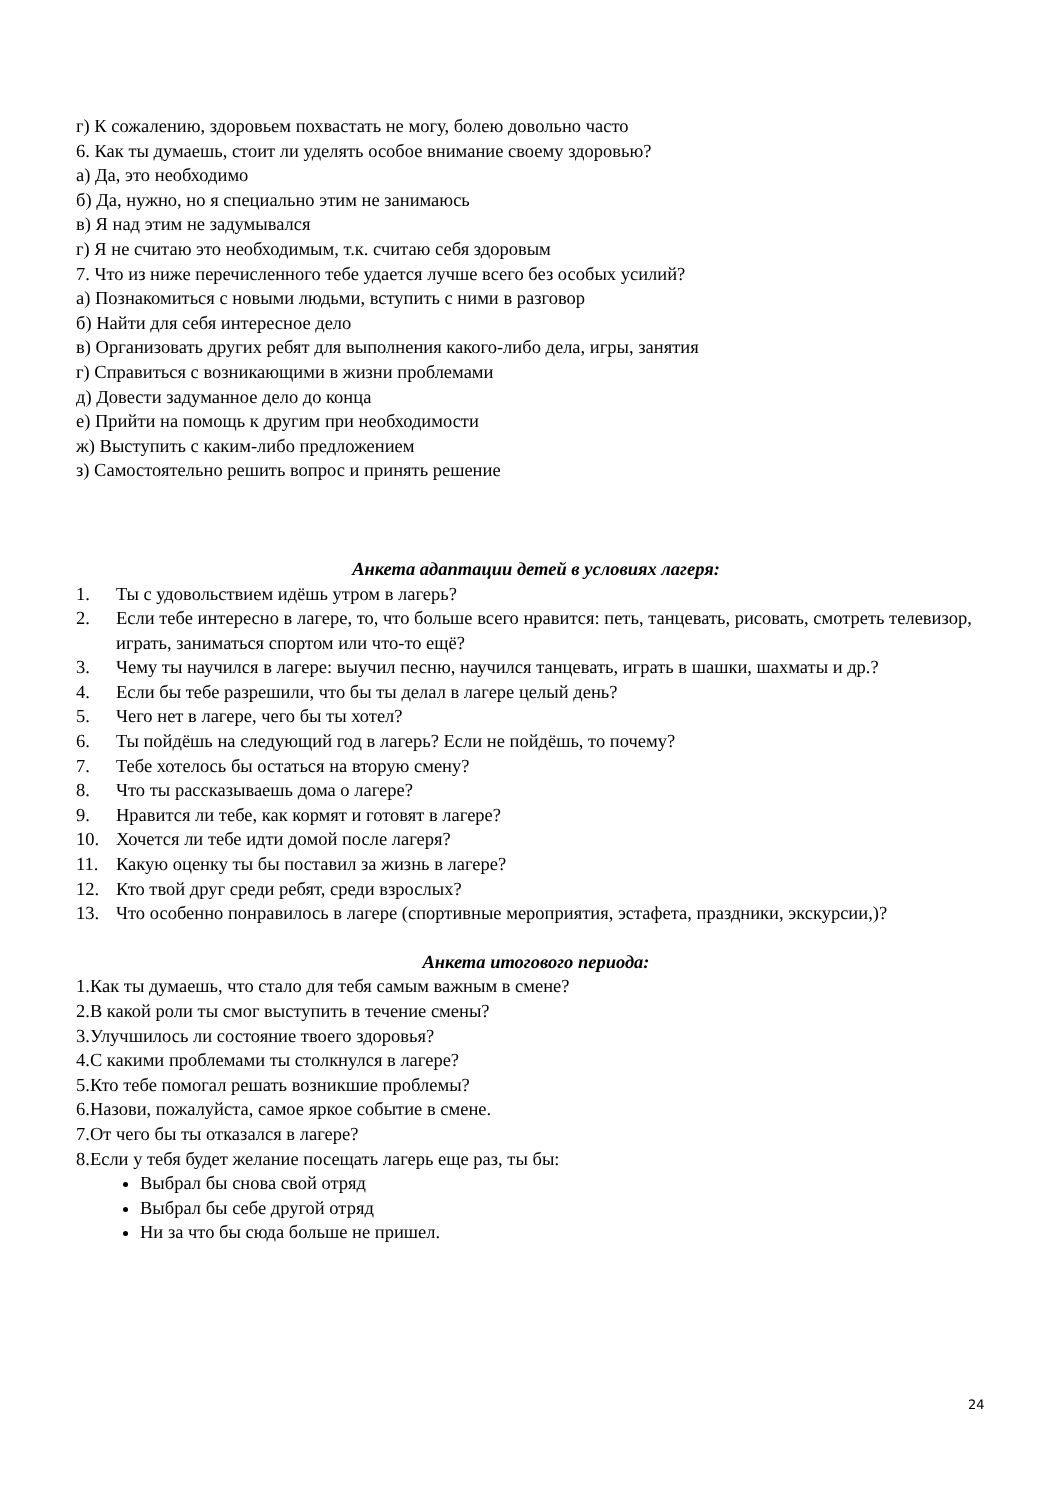г) К сожалению, здоровьем похвастать не могу, болею довольно часто
6. Как ты думаешь, стоит ли уделять особое внимание своему здоровью?
а) Да, это необходимо
б) Да, нужно, но я специально этим не занимаюсь
в) Я над этим не задумывался
г) Я не считаю это необходимым, т.к. считаю себя здоровым
7. Что из ниже перечисленного тебе удается лучше всего без особых усилий?
а) Познакомиться с новыми людьми, вступить с ними в разговор
б) Найти для себя интересное дело
в) Организовать других ребят для выполнения какого-либо дела, игры, занятия
г) Справиться с возникающими в жизни проблемами
д) Довести задуманное дело до конца
е) Прийти на помощь к другим при необходимости
ж) Выступить с каким-либо предложением
з) Самостоятельно решить вопрос и принять решение
Анкета адаптации детей в условиях лагеря:
1. Ты с удовольствием идёшь утром в лагерь?
2. Если тебе интересно в лагере, то, что больше всего нравится: петь, танцевать, рисовать, смотреть телевизор, играть, заниматься спортом или что-то ещё?
3. Чему ты научился в лагере: выучил песню, научился танцевать, играть в шашки, шахматы и др.?
4. Если бы тебе разрешили, что бы ты делал в лагере целый день?
5. Чего нет в лагере, чего бы ты хотел?
6. Ты пойдёшь на следующий год в лагерь? Если не пойдёшь, то почему?
7. Тебе хотелось бы остаться на вторую смену?
8. Что ты рассказываешь дома о лагере?
9. Нравится ли тебе, как кормят и готовят в лагере?
10. Хочется ли тебе идти домой после лагеря?
11. Какую оценку ты бы поставил за жизнь в лагере?
12. Кто твой друг среди ребят, среди взрослых?
13. Что особенно понравилось в лагере (спортивные мероприятия, эстафета, праздники, экскурсии,)?
Анкета итогового периода:
1.Как ты думаешь, что стало для тебя самым важным в смене?
2.В какой роли ты смог выступить в течение смены?
3.Улучшилось ли состояние твоего здоровья?
4.С какими проблемами ты столкнулся в лагере?
5.Кто тебе помогал решать возникшие проблемы?
6.Назови, пожалуйста, самое яркое событие в смене.
7.От чего бы ты отказался в лагере?
8.Если у тебя будет желание посещать лагерь еще раз, ты бы:
Выбрал бы снова свой отряд
Выбрал бы себе другой отряд
Ни за что бы сюда больше не пришел.
24